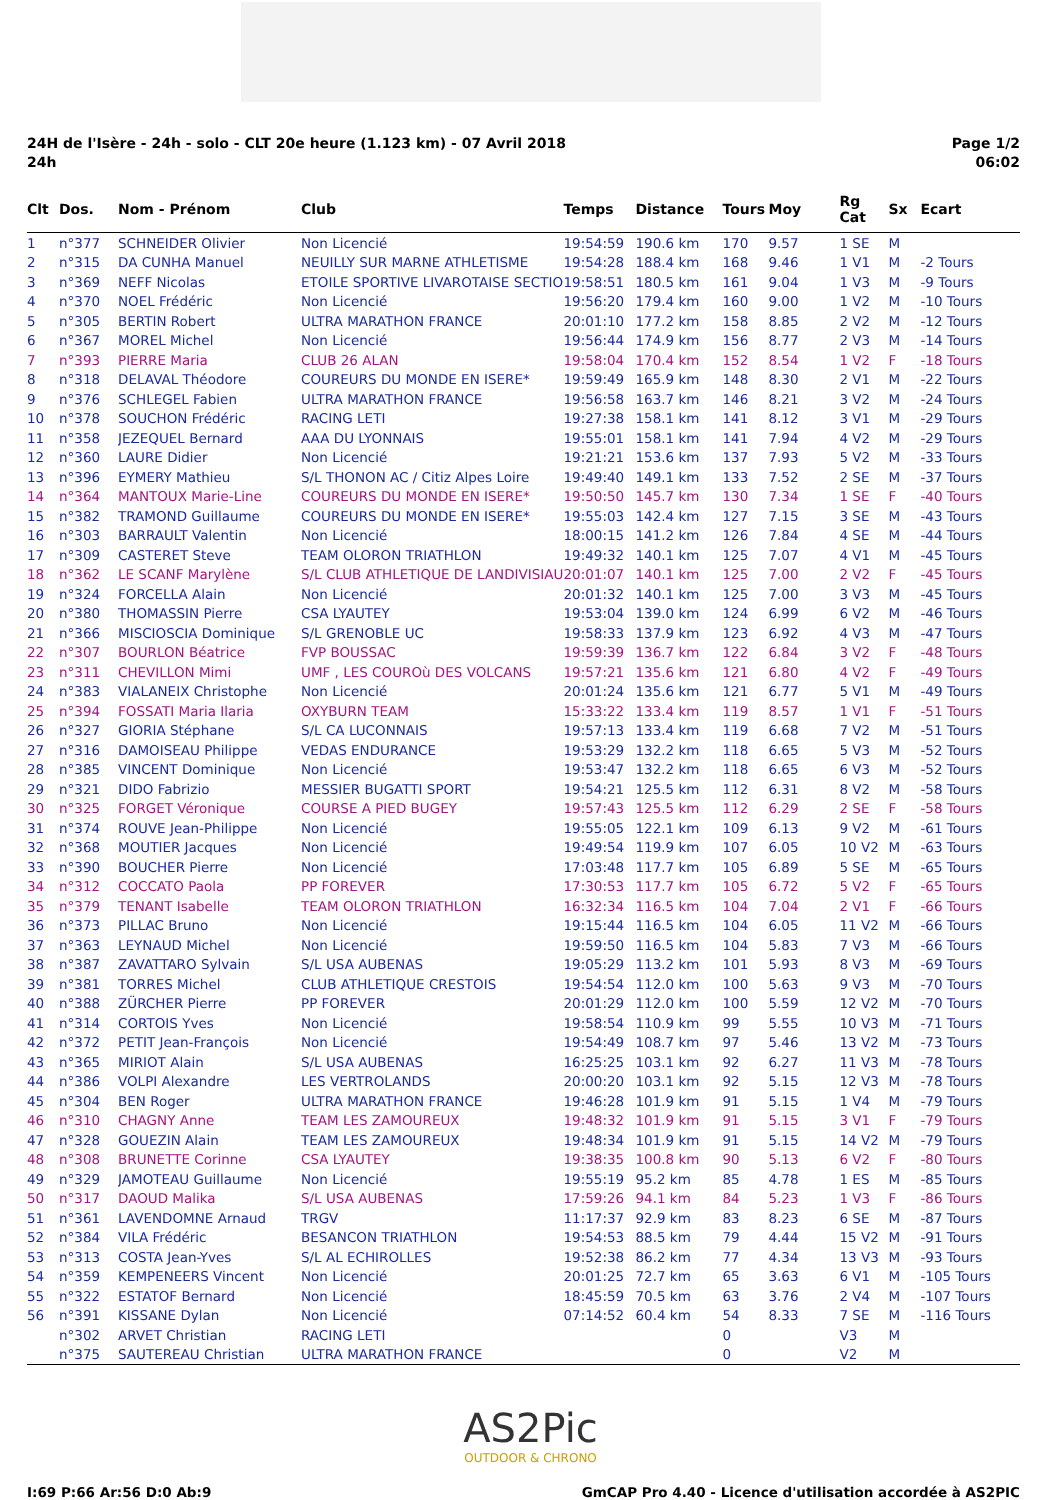24H de l'Isère - 24h - solo - CLT 20e heure (1.123 km) - 07 Avril 2018
24h
Page 1/2
06:02
| Clt | Dos. | Nom - Prénom | Club | Temps | Distance | Tours | Moy | Rg Cat | Sx | Ecart |
| --- | --- | --- | --- | --- | --- | --- | --- | --- | --- | --- |
| 1 | n°377 | SCHNEIDER Olivier | Non Licencié | 19:54:59 | 190.6 km | 170 | 9.57 | 1 SE | M | |
| 2 | n°315 | DA CUNHA Manuel | NEUILLY SUR MARNE ATHLETISME | 19:54:28 | 188.4 km | 168 | 9.46 | 1 V1 | M | -2 Tours |
| 3 | n°369 | NEFF Nicolas | ETOILE SPORTIVE LIVAROTAISE SECTIO | 19:58:51 | 180.5 km | 161 | 9.04 | 1 V3 | M | -9 Tours |
| 4 | n°370 | NOEL Frédéric | Non Licencié | 19:56:20 | 179.4 km | 160 | 9.00 | 1 V2 | M | -10 Tours |
| 5 | n°305 | BERTIN Robert | ULTRA MARATHON FRANCE | 20:01:10 | 177.2 km | 158 | 8.85 | 2 V2 | M | -12 Tours |
| 6 | n°367 | MOREL Michel | Non Licencié | 19:56:44 | 174.9 km | 156 | 8.77 | 2 V3 | M | -14 Tours |
| 7 | n°393 | PIERRE Maria | CLUB 26 ALAN | 19:58:04 | 170.4 km | 152 | 8.54 | 1 V2 | F | -18 Tours |
| 8 | n°318 | DELAVAL Théodore | COUREURS DU MONDE EN ISERE* | 19:59:49 | 165.9 km | 148 | 8.30 | 2 V1 | M | -22 Tours |
| 9 | n°376 | SCHLEGEL Fabien | ULTRA MARATHON FRANCE | 19:56:58 | 163.7 km | 146 | 8.21 | 3 V2 | M | -24 Tours |
| 10 | n°378 | SOUCHON Frédéric | RACING LETI | 19:27:38 | 158.1 km | 141 | 8.12 | 3 V1 | M | -29 Tours |
| 11 | n°358 | JEZEQUEL Bernard | AAA DU LYONNAIS | 19:55:01 | 158.1 km | 141 | 7.94 | 4 V2 | M | -29 Tours |
| 12 | n°360 | LAURE Didier | Non Licencié | 19:21:21 | 153.6 km | 137 | 7.93 | 5 V2 | M | -33 Tours |
| 13 | n°396 | EYMERY Mathieu | S/L THONON AC / Citiz Alpes Loire | 19:49:40 | 149.1 km | 133 | 7.52 | 2 SE | M | -37 Tours |
| 14 | n°364 | MANTOUX Marie-Line | COUREURS DU MONDE EN ISERE* | 19:50:50 | 145.7 km | 130 | 7.34 | 1 SE | F | -40 Tours |
| 15 | n°382 | TRAMOND Guillaume | COUREURS DU MONDE EN ISERE* | 19:55:03 | 142.4 km | 127 | 7.15 | 3 SE | M | -43 Tours |
| 16 | n°303 | BARRAULT Valentin | Non Licencié | 18:00:15 | 141.2 km | 126 | 7.84 | 4 SE | M | -44 Tours |
| 17 | n°309 | CASTERET Steve | TEAM OLORON TRIATHLON | 19:49:32 | 140.1 km | 125 | 7.07 | 4 V1 | M | -45 Tours |
| 18 | n°362 | LE SCANF Marylène | S/L CLUB ATHLETIQUE DE LANDIVISIAU | 20:01:07 | 140.1 km | 125 | 7.00 | 2 V2 | F | -45 Tours |
| 19 | n°324 | FORCELLA Alain | Non Licencié | 20:01:32 | 140.1 km | 125 | 7.00 | 3 V3 | M | -45 Tours |
| 20 | n°380 | THOMASSIN Pierre | CSA LYAUTEY | 19:53:04 | 139.0 km | 124 | 6.99 | 6 V2 | M | -46 Tours |
| 21 | n°366 | MISCIOSCIA Dominique | S/L GRENOBLE UC | 19:58:33 | 137.9 km | 123 | 6.92 | 4 V3 | M | -47 Tours |
| 22 | n°307 | BOURLON Béatrice | FVP BOUSSAC | 19:59:39 | 136.7 km | 122 | 6.84 | 3 V2 | F | -48 Tours |
| 23 | n°311 | CHEVILLON Mimi | UMF , LES COUROù DES VOLCANS | 19:57:21 | 135.6 km | 121 | 6.80 | 4 V2 | F | -49 Tours |
| 24 | n°383 | VIALANEIX Christophe | Non Licencié | 20:01:24 | 135.6 km | 121 | 6.77 | 5 V1 | M | -49 Tours |
| 25 | n°394 | FOSSATI Maria Ilaria | OXYBURN TEAM | 15:33:22 | 133.4 km | 119 | 8.57 | 1 V1 | F | -51 Tours |
| 26 | n°327 | GIORIA Stéphane | S/L CA LUCONNAIS | 19:57:13 | 133.4 km | 119 | 6.68 | 7 V2 | M | -51 Tours |
| 27 | n°316 | DAMOISEAU Philippe | VEDAS ENDURANCE | 19:53:29 | 132.2 km | 118 | 6.65 | 5 V3 | M | -52 Tours |
| 28 | n°385 | VINCENT Dominique | Non Licencié | 19:53:47 | 132.2 km | 118 | 6.65 | 6 V3 | M | -52 Tours |
| 29 | n°321 | DIDO Fabrizio | MESSIER BUGATTI SPORT | 19:54:21 | 125.5 km | 112 | 6.31 | 8 V2 | M | -58 Tours |
| 30 | n°325 | FORGET Véronique | COURSE A PIED BUGEY | 19:57:43 | 125.5 km | 112 | 6.29 | 2 SE | F | -58 Tours |
| 31 | n°374 | ROUVE Jean-Philippe | Non Licencié | 19:55:05 | 122.1 km | 109 | 6.13 | 9 V2 | M | -61 Tours |
| 32 | n°368 | MOUTIER Jacques | Non Licencié | 19:49:54 | 119.9 km | 107 | 6.05 | 10 V2 | M | -63 Tours |
| 33 | n°390 | BOUCHER Pierre | Non Licencié | 17:03:48 | 117.7 km | 105 | 6.89 | 5 SE | M | -65 Tours |
| 34 | n°312 | COCCATO Paola | PP FOREVER | 17:30:53 | 117.7 km | 105 | 6.72 | 5 V2 | F | -65 Tours |
| 35 | n°379 | TENANT Isabelle | TEAM OLORON TRIATHLON | 16:32:34 | 116.5 km | 104 | 7.04 | 2 V1 | F | -66 Tours |
| 36 | n°373 | PILLAC Bruno | Non Licencié | 19:15:44 | 116.5 km | 104 | 6.05 | 11 V2 | M | -66 Tours |
| 37 | n°363 | LEYNAUD Michel | Non Licencié | 19:59:50 | 116.5 km | 104 | 5.83 | 7 V3 | M | -66 Tours |
| 38 | n°387 | ZAVATTARO Sylvain | S/L USA AUBENAS | 19:05:29 | 113.2 km | 101 | 5.93 | 8 V3 | M | -69 Tours |
| 39 | n°381 | TORRES Michel | CLUB ATHLETIQUE CRESTOIS | 19:54:54 | 112.0 km | 100 | 5.63 | 9 V3 | M | -70 Tours |
| 40 | n°388 | ZÜRCHER Pierre | PP FOREVER | 20:01:29 | 112.0 km | 100 | 5.59 | 12 V2 | M | -70 Tours |
| 41 | n°314 | CORTOIS Yves | Non Licencié | 19:58:54 | 110.9 km | 99 | 5.55 | 10 V3 | M | -71 Tours |
| 42 | n°372 | PETIT Jean-François | Non Licencié | 19:54:49 | 108.7 km | 97 | 5.46 | 13 V2 | M | -73 Tours |
| 43 | n°365 | MIRIOT Alain | S/L USA AUBENAS | 16:25:25 | 103.1 km | 92 | 6.27 | 11 V3 | M | -78 Tours |
| 44 | n°386 | VOLPI Alexandre | LES VERTROLANDS | 20:00:20 | 103.1 km | 92 | 5.15 | 12 V3 | M | -78 Tours |
| 45 | n°304 | BEN Roger | ULTRA MARATHON FRANCE | 19:46:28 | 101.9 km | 91 | 5.15 | 1 V4 | M | -79 Tours |
| 46 | n°310 | CHAGNY Anne | TEAM LES ZAMOUREUX | 19:48:32 | 101.9 km | 91 | 5.15 | 3 V1 | F | -79 Tours |
| 47 | n°328 | GOUEZIN Alain | TEAM LES ZAMOUREUX | 19:48:34 | 101.9 km | 91 | 5.15 | 14 V2 | M | -79 Tours |
| 48 | n°308 | BRUNETTE Corinne | CSA LYAUTEY | 19:38:35 | 100.8 km | 90 | 5.13 | 6 V2 | F | -80 Tours |
| 49 | n°329 | JAMOTEAU Guillaume | Non Licencié | 19:55:19 | 95.2 km | 85 | 4.78 | 1 ES | M | -85 Tours |
| 50 | n°317 | DAOUD Malika | S/L USA AUBENAS | 17:59:26 | 94.1 km | 84 | 5.23 | 1 V3 | F | -86 Tours |
| 51 | n°361 | LAVENDOMNE Arnaud | TRGV | 11:17:37 | 92.9 km | 83 | 8.23 | 6 SE | M | -87 Tours |
| 52 | n°384 | VILA Frédéric | BESANCON TRIATHLON | 19:54:53 | 88.5 km | 79 | 4.44 | 15 V2 | M | -91 Tours |
| 53 | n°313 | COSTA Jean-Yves | S/L AL ECHIROLLES | 19:52:38 | 86.2 km | 77 | 4.34 | 13 V3 | M | -93 Tours |
| 54 | n°359 | KEMPENEERS Vincent | Non Licencié | 20:01:25 | 72.7 km | 65 | 3.63 | 6 V1 | M | -105 Tours |
| 55 | n°322 | ESTATOF Bernard | Non Licencié | 18:45:59 | 70.5 km | 63 | 3.76 | 2 V4 | M | -107 Tours |
| 56 | n°391 | KISSANE Dylan | Non Licencié | 07:14:52 | 60.4 km | 54 | 8.33 | 7 SE | M | -116 Tours |
| | n°302 | ARVET Christian | RACING LETI | | | 0 | | V3 | M | |
| | n°375 | SAUTEREAU Christian | ULTRA MARATHON FRANCE | | | 0 | | V2 | M | |
AS2Pic
OUTDOOR & CHRONO
I:69 P:66 Ar:56 D:0 Ab:9 GmCAP Pro 4.40 - Licence d'utilisation accordée à AS2PIC